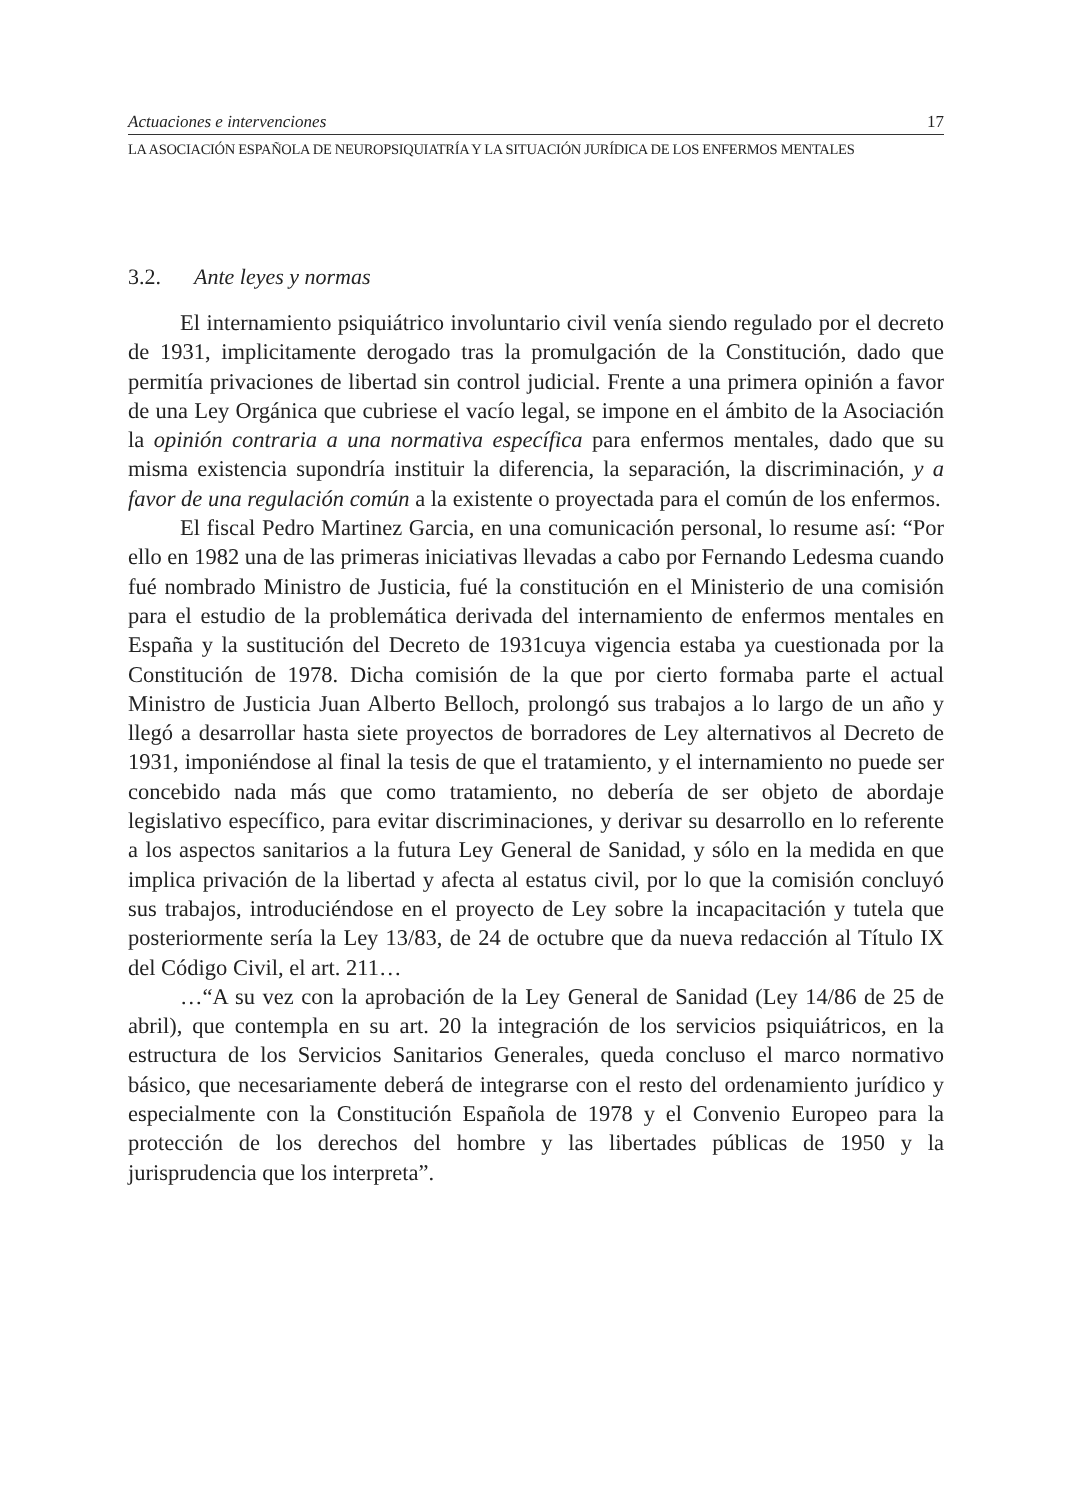Actuaciones e intervenciones 17
LA ASOCIACIÓN ESPAÑOLA DE NEUROPSIQUIATRÍA Y LA SITUACIÓN JURÍDICA DE LOS ENFERMOS MENTALES
3.2. Ante leyes y normas
El internamiento psiquiátrico involuntario civil venía siendo regulado por el decreto de 1931, implicitamente derogado tras la promulgación de la Constitución, dado que permitía privaciones de libertad sin control judicial. Frente a una primera opinión a favor de una Ley Orgánica que cubriese el vacío legal, se impone en el ámbito de la Asociación la opinión contraria a una normativa específica para enfermos mentales, dado que su misma existencia supondría instituir la diferencia, la separación, la discriminación, y a favor de una regulación común a la existente o proyectada para el común de los enfermos.
El fiscal Pedro Martinez Garcia, en una comunicación personal, lo resume así: “Por ello en 1982 una de las primeras iniciativas llevadas a cabo por Fernando Ledesma cuando fué nombrado Ministro de Justicia, fué la constitución en el Ministerio de una comisión para el estudio de la problemática derivada del internamiento de enfermos mentales en España y la sustitución del Decreto de 1931cuya vigencia estaba ya cuestionada por la Constitución de 1978. Dicha comisión de la que por cierto formaba parte el actual Ministro de Justicia Juan Alberto Belloch, prolongó sus trabajos a lo largo de un año y llegó a desarrollar hasta siete proyectos de borradores de Ley alternativos al Decreto de 1931, imponiéndose al final la tesis de que el tratamiento, y el internamiento no puede ser concebido nada más que como tratamiento, no debería de ser objeto de abordaje legislativo específico, para evitar discriminaciones, y derivar su desarrollo en lo referente a los aspectos sanitarios a la futura Ley General de Sanidad, y sólo en la medida en que implica privación de la libertad y afecta al estatus civil, por lo que la comisión concluyó sus trabajos, introduciéndose en el proyecto de Ley sobre la incapacitación y tutela que posteriormente sería la Ley 13/83, de 24 de octubre que da nueva redacción al Título IX del Código Civil, el art. 211…
…“A su vez con la aprobación de la Ley General de Sanidad (Ley 14/86 de 25 de abril), que contempla en su art. 20 la integración de los servicios psiquiátricos, en la estructura de los Servicios Sanitarios Generales, queda concluso el marco normativo básico, que necesariamente deberá de integrarse con el resto del ordenamiento jurídico y especialmente con la Constitución Española de 1978 y el Convenio Europeo para la protección de los derechos del hombre y las libertades públicas de 1950 y la jurisprudencia que los interpreta”.